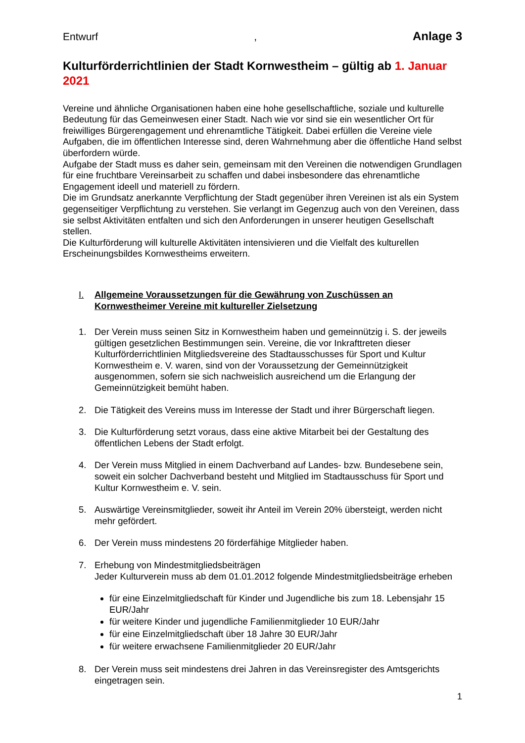Entwurf, Anlage 3
Kulturförderrichtlinien der Stadt Kornwestheim – gültig ab 1. Januar 2021
Vereine und ähnliche Organisationen haben eine hohe gesellschaftliche, soziale und kulturelle Bedeutung für das Gemeinwesen einer Stadt. Nach wie vor sind sie ein wesentlicher Ort für freiwilliges Bürgerengagement und ehrenamtliche Tätigkeit. Dabei erfüllen die Vereine viele Aufgaben, die im öffentlichen Interesse sind, deren Wahrnehmung aber die öffentliche Hand selbst überfordern würde.
Aufgabe der Stadt muss es daher sein, gemeinsam mit den Vereinen die notwendigen Grundlagen für eine fruchtbare Vereinsarbeit zu schaffen und dabei insbesondere das ehrenamtliche Engagement ideell und materiell zu fördern.
Die im Grundsatz anerkannte Verpflichtung der Stadt gegenüber ihren Vereinen ist als ein System gegenseitiger Verpflichtung zu verstehen. Sie verlangt im Gegenzug auch von den Vereinen, dass sie selbst Aktivitäten entfalten und sich den Anforderungen in unserer heutigen Gesellschaft stellen.
Die Kulturförderung will kulturelle Aktivitäten intensivieren und die Vielfalt des kulturellen Erscheinungsbildes Kornwestheims erweitern.
I. Allgemeine Voraussetzungen für die Gewährung von Zuschüssen an Kornwestheimer Vereine mit kultureller Zielsetzung
1. Der Verein muss seinen Sitz in Kornwestheim haben und gemeinnützig i. S. der jeweils gültigen gesetzlichen Bestimmungen sein. Vereine, die vor Inkrafttreten dieser Kulturförderrichtlinien Mitgliedsvereine des Stadtausschusses für Sport und Kultur Kornwestheim e. V. waren, sind von der Voraussetzung der Gemeinnützigkeit ausgenommen, sofern sie sich nachweislich ausreichend um die Erlangung der Gemeinnützigkeit bemüht haben.
2. Die Tätigkeit des Vereins muss im Interesse der Stadt und ihrer Bürgerschaft liegen.
3. Die Kulturförderung setzt voraus, dass eine aktive Mitarbeit bei der Gestaltung des öffentlichen Lebens der Stadt erfolgt.
4. Der Verein muss Mitglied in einem Dachverband auf Landes- bzw. Bundesebene sein, soweit ein solcher Dachverband besteht und Mitglied im Stadtausschuss für Sport und Kultur Kornwestheim e. V. sein.
5. Auswärtige Vereinsmitglieder, soweit ihr Anteil im Verein 20% übersteigt, werden nicht mehr gefördert.
6. Der Verein muss mindestens 20 förderfähige Mitglieder haben.
7. Erhebung von Mindestmitgliedsbeiträgen
Jeder Kulturverein muss ab dem 01.01.2012 folgende Mindestmitgliedsbeiträge erheben
für eine Einzelmitgliedschaft für Kinder und Jugendliche bis zum 18. Lebensjahr 15 EUR/Jahr
für weitere Kinder und jugendliche Familienmitglieder 10 EUR/Jahr
für eine Einzelmitgliedschaft über 18 Jahre 30 EUR/Jahr
für weitere erwachsene Familienmitglieder 20 EUR/Jahr
8. Der Verein muss seit mindestens drei Jahren in das Vereinsregister des Amtsgerichts eingetragen sein.
1